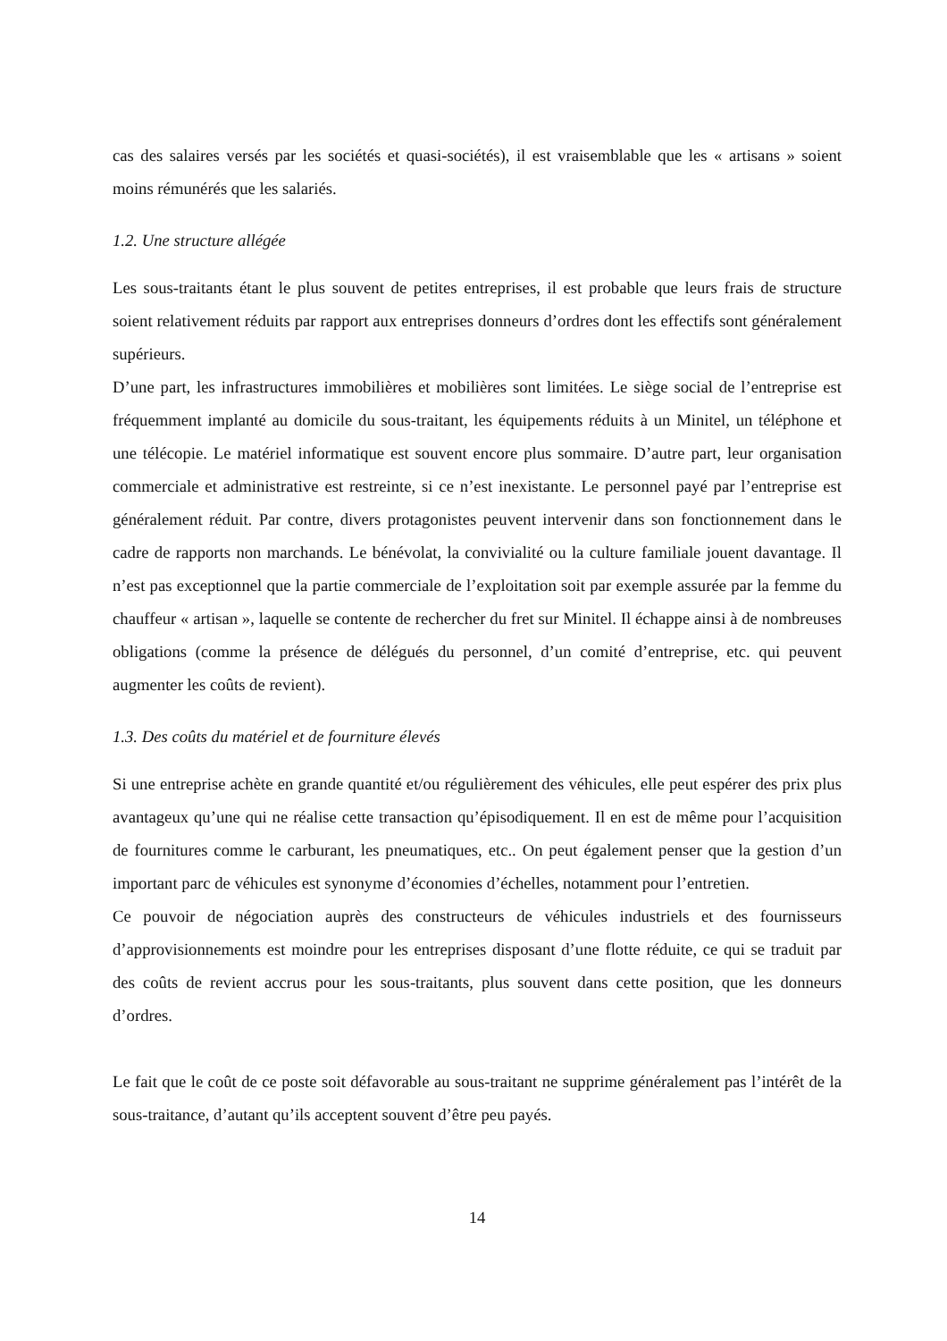cas des salaires versés par les sociétés et quasi-sociétés), il est vraisemblable que les « artisans » soient moins rémunérés que les salariés.
1.2. Une structure allégée
Les sous-traitants étant le plus souvent de petites entreprises, il est probable que leurs frais de structure soient relativement réduits par rapport aux entreprises donneurs d’ordres dont les effectifs sont généralement supérieurs.
D’une part, les infrastructures immobilières et mobilières sont limitées. Le siège social de l’entreprise est fréquemment implanté au domicile du sous-traitant, les équipements réduits à un Minitel, un téléphone et une télécopie. Le matériel informatique est souvent encore plus sommaire. D’autre part, leur organisation commerciale et administrative est restreinte, si ce n’est inexistante. Le personnel payé par l’entreprise est généralement réduit. Par contre, divers protagonistes peuvent intervenir dans son fonctionnement dans le cadre de rapports non marchands. Le bénévolat, la convivialité ou la culture familiale jouent davantage. Il n’est pas exceptionnel que la partie commerciale de l’exploitation soit par exemple assurée par la femme du chauffeur « artisan », laquelle se contente de rechercher du fret sur Minitel. Il échappe ainsi à de nombreuses obligations (comme la présence de délégués du personnel, d’un comité d’entreprise, etc. qui peuvent augmenter les coûts de revient).
1.3. Des coûts du matériel et de fourniture élevés
Si une entreprise achète en grande quantité et/ou régulièrement des véhicules, elle peut espérer des prix plus avantageux qu’une qui ne réalise cette transaction qu’épisodiquement. Il en est de même pour l’acquisition de fournitures comme le carburant, les pneumatiques, etc.. On peut également penser que la gestion d’un important parc de véhicules est synonyme d’économies d’échelles, notamment pour l’entretien.
Ce pouvoir de négociation auprès des constructeurs de véhicules industriels et des fournisseurs d’approvisionnements est moindre pour les entreprises disposant d’une flotte réduite, ce qui se traduit par des coûts de revient accrus pour les sous-traitants, plus souvent dans cette position, que les donneurs d’ordres.
Le fait que le coût de ce poste soit défavorable au sous-traitant ne supprime généralement pas l’intérêt de la sous-traitance, d’autant qu’ils acceptent souvent d’être peu payés.
14